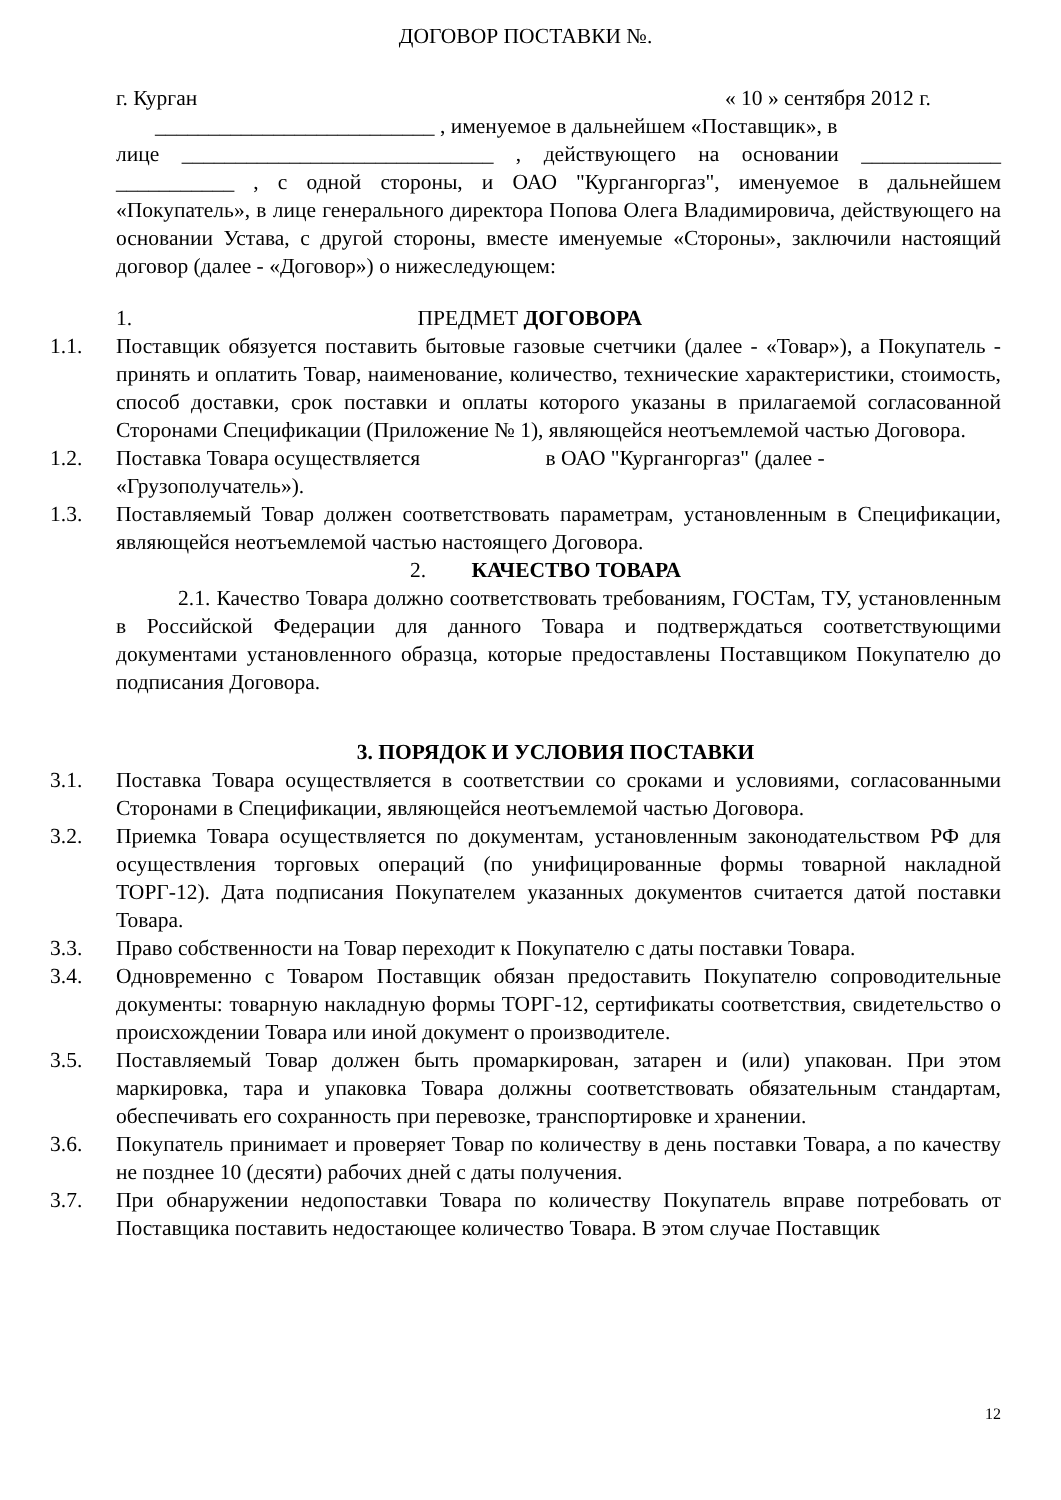ДОГОВОР ПОСТАВКИ №.
г. Курган « 10 » сентября 2012 г.
__________________________ , именуемое в дальнейшем «Поставщик», в
лице _____________________________ , действующего на основании _____________ ___________ , с одной стороны, и ОАО "Кургангоргаз", именуемое в дальнейшем «Покупатель», в лице генерального директора Попова Олега Владимировича, действующего на основании Устава, с другой стороны, вместе именуемые «Стороны», заключили настоящий договор (далее - «Договор») о нижеследующем:
1. ПРЕДМЕТ ДОГОВОРА
1.1. Поставщик обязуется поставить бытовые газовые счетчики (далее - «Товар»), а Покупатель - принять и оплатить Товар, наименование, количество, технические характеристики, стоимость, способ доставки, срок поставки и оплаты которого указаны в прилагаемой согласованной Сторонами Спецификации (Приложение № 1), являющейся неотъемлемой частью Договора.
1.2. Поставка Товара осуществляется в ОАО "Кургангоргаз" (далее -
«Грузополучатель»).
1.3. Поставляемый Товар должен соответствовать параметрам, установленным в Спецификации, являющейся неотъемлемой частью настоящего Договора.
2. КАЧЕСТВО ТОВАРА
2.1. Качество Товара должно соответствовать требованиям, ГОСТам, ТУ, установленным в Российской Федерации для данного Товара и подтверждаться соответствующими документами установленного образца, которые предоставлены Поставщиком Покупателю до подписания Договора.
3. ПОРЯДОК И УСЛОВИЯ ПОСТАВКИ
3.1. Поставка Товара осуществляется в соответствии со сроками и условиями, согласованными Сторонами в Спецификации, являющейся неотъемлемой частью Договора.
3.2. Приемка Товара осуществляется по документам, установленным законодательством РФ для осуществления торговых операций (по унифицированные формы товарной накладной ТОРГ-12). Дата подписания Покупателем указанных документов считается датой поставки Товара.
3.3. Право собственности на Товар переходит к Покупателю с даты поставки Товара.
3.4. Одновременно с Товаром Поставщик обязан предоставить Покупателю сопроводительные документы: товарную накладную формы ТОРГ-12, сертификаты соответствия, свидетельство о происхождении Товара или иной документ о производителе.
3.5. Поставляемый Товар должен быть промаркирован, затарен и (или) упакован. При этом маркировка, тара и упаковка Товара должны соответствовать обязательным стандартам, обеспечивать его сохранность при перевозке, транспортировке и хранении.
3.6. Покупатель принимает и проверяет Товар по количеству в день поставки Товара, а по качеству не позднее 10 (десяти) рабочих дней с даты получения.
3.7. При обнаружении недопоставки Товара по количеству Покупатель вправе потребовать от Поставщика поставить недостающее количество Товара. В этом случае Поставщик
12